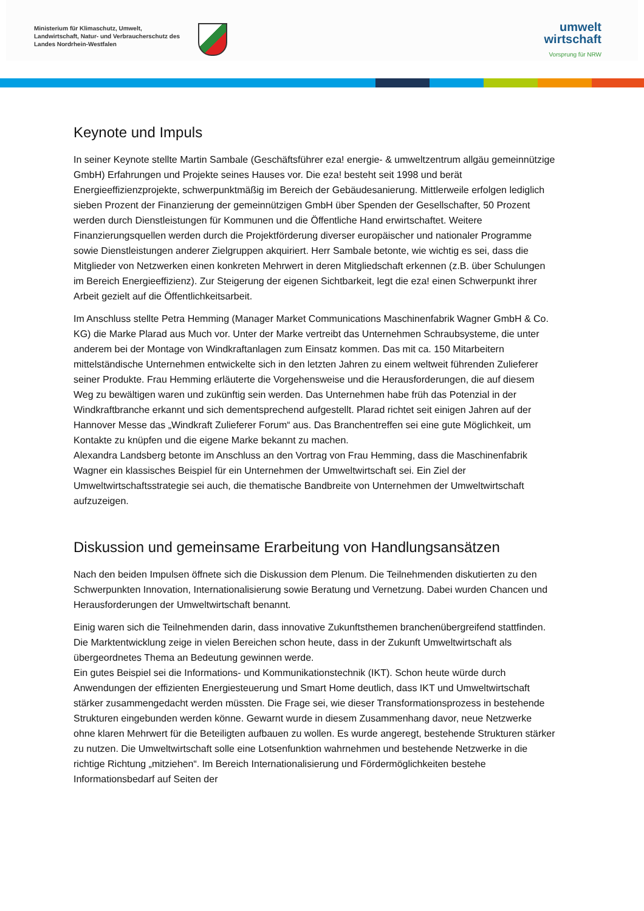Ministerium für Klimaschutz, Umwelt, Landwirtschaft, Natur- und Verbraucherschutz des Landes Nordrhein-Westfalen
umwelt
wirtschaft
Vorsprung für NRW
Keynote und Impuls
In seiner Keynote stellte Martin Sambale (Geschäftsführer eza! energie- & umweltzentrum allgäu gemeinnützige GmbH) Erfahrungen und Projekte seines Hauses vor. Die eza! besteht seit 1998 und berät Energieeffizienzprojekte, schwerpunktmäßig im Bereich der Gebäudesanierung. Mittlerweile erfolgen lediglich sieben Prozent der Finanzierung der gemeinnützigen GmbH über Spenden der Gesellschafter, 50 Prozent werden durch Dienstleistungen für Kommunen und die Öffentliche Hand erwirtschaftet. Weitere Finanzierungsquellen werden durch die Projektförderung diverser europäischer und nationaler Programme sowie Dienstleistungen anderer Zielgruppen akquiriert. Herr Sambale betonte, wie wichtig es sei, dass die Mitglieder von Netzwerken einen konkreten Mehrwert in deren Mitgliedschaft erkennen (z.B. über Schulungen im Bereich Energieeffizienz). Zur Steigerung der eigenen Sichtbarkeit, legt die eza! einen Schwerpunkt ihrer Arbeit gezielt auf die Öffentlichkeitsarbeit.
Im Anschluss stellte Petra Hemming (Manager Market Communications Maschinenfabrik Wagner GmbH & Co. KG) die Marke Plarad aus Much vor. Unter der Marke vertreibt das Unternehmen Schraubsysteme, die unter anderem bei der Montage von Windkraftanlagen zum Einsatz kommen. Das mit ca. 150 Mitarbeitern mittelständische Unternehmen entwickelte sich in den letzten Jahren zu einem weltweit führenden Zulieferer seiner Produkte. Frau Hemming erläuterte die Vorgehensweise und die Herausforderungen, die auf diesem Weg zu bewältigen waren und zukünftig sein werden. Das Unternehmen habe früh das Potenzial in der Windkraftbranche erkannt und sich dementsprechend aufgestellt. Plarad richtet seit einigen Jahren auf der Hannover Messe das „Windkraft Zulieferer Forum“ aus. Das Branchentreffen sei eine gute Möglichkeit, um Kontakte zu knüpfen und die eigene Marke bekannt zu machen.
Alexandra Landsberg betonte im Anschluss an den Vortrag von Frau Hemming, dass die Maschinenfabrik Wagner ein klassisches Beispiel für ein Unternehmen der Umweltwirtschaft sei. Ein Ziel der Umweltwirtschaftsstrategie sei auch, die thematische Bandbreite von Unternehmen der Umweltwirtschaft aufzuzeigen.
Diskussion und gemeinsame Erarbeitung von Handlungsansätzen
Nach den beiden Impulsen öffnete sich die Diskussion dem Plenum. Die Teilnehmenden diskutierten zu den Schwerpunkten Innovation, Internationalisierung sowie Beratung und Vernetzung. Dabei wurden Chancen und Herausforderungen der Umweltwirtschaft benannt.
Einig waren sich die Teilnehmenden darin, dass innovative Zukunftsthemen branchenübergreifend stattfinden. Die Marktentwicklung zeige in vielen Bereichen schon heute, dass in der Zukunft Umweltwirtschaft als übergeordnetes Thema an Bedeutung gewinnen werde.
Ein gutes Beispiel sei die Informations- und Kommunikationstechnik (IKT). Schon heute würde durch Anwendungen der effizienten Energiesteuerung und Smart Home deutlich, dass IKT und Umweltwirtschaft stärker zusammengedacht werden müssten. Die Frage sei, wie dieser Transformationsprozess in bestehende Strukturen eingebunden werden könne. Gewarnt wurde in diesem Zusammenhang davor, neue Netzwerke ohne klaren Mehrwert für die Beteiligten aufbauen zu wollen. Es wurde angeregt, bestehende Strukturen stärker zu nutzen. Die Umweltwirtschaft solle eine Lotsenfunktion wahrnehmen und bestehende Netzwerke in die richtige Richtung „mitziehen“. Im Bereich Internationalisierung und Fördermöglichkeiten bestehe Informationsbedarf auf Seiten der